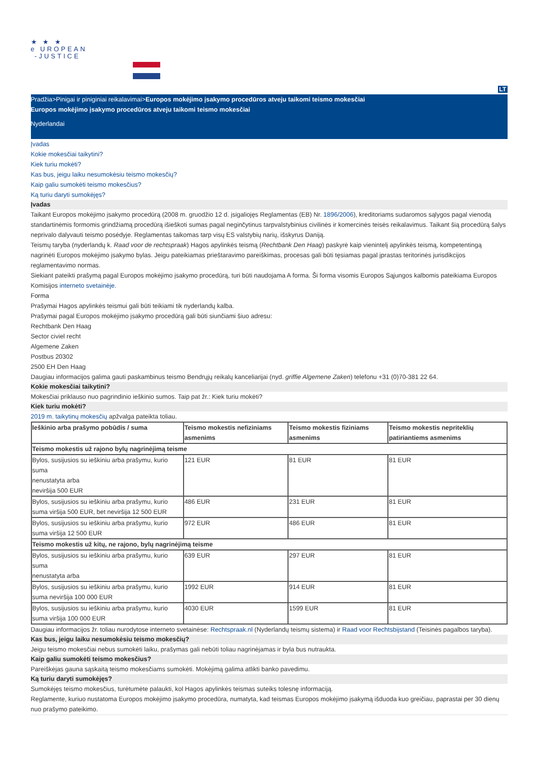★ ★ ★
e UROPEAN
-JUSTICE
LT
Pradžia>Pinigai ir piniginiai reikalavimai>Europos mokėjimo įsakymo procedūros atveju taikomi teismo mokesčiai
Europos mokėjimo įsakymo procedūros atveju taikomi teismo mokesčiai
Nyderlandai
Įvadas
Kokie mokesčiai taikytini?
Kiek turiu mokėti?
Kas bus, jeigu laiku nesumokėsiu teismo mokesčių?
Kaip galiu sumokėti teismo mokesčius?
Ką turiu daryti sumokėjęs?
Įvadas
Taikant Europos mokėjimo įsakymo procedūrą (2008 m. gruodžio 12 d. įsigaliojęs Reglamentas (EB) Nr. 1896/2006), kreditoriams sudaromos sąlygos pagal vienodą standartinėmis formomis grindžiamą procedūrą išieškoti sumas pagal neginčytinus tarpvalstybinius civilinės ir komercinės teisės reikalavimus. Taikant šią procedūrą šalys neprivalo dalyvauti teismo posėdyje. Reglamentas taikomas tarp visų ES valstybių narių, išskyrus Daniją.
Teismų taryba (nyderlandų k. Raad voor de rechtspraak) Hagos apylinkės teismą (Rechtbank Den Haag) paskyrė kaip vienintelį apylinkės teismą, kompetentingą nagrinėti Europos mokėjimo įsakymo bylas. Jeigu pateikiamas prieštaravimo pareiškimas, procesas gali būti tęsiamas pagal įprastas teritorinės jurisdikcijos reglamentavimo normas.
Siekiant pateikti prašymą pagal Europos mokėjimo įsakymo procedūrą, turi būti naudojama A forma. Ši forma visomis Europos Sąjungos kalbomis pateikiama Europos Komisijos interneto svetainėje.
Forma
Prašymai Hagos apylinkės teismui gali būti teikiami tik nyderlandų kalba.
Prašymai pagal Europos mokėjimo įsakymo procedūrą gali būti siunčiami šiuo adresu:
Rechtbank Den Haag
Sector civiel recht
Algemene Zaken
Postbus 20302
2500 EH Den Haag
Daugiau informacijos galima gauti paskambinus teismo Bendrųjų reikalų kanceliarijai (nyd. griffie Algemene Zaken) telefonu +31 (0)70-381 22 64.
Kokie mokesčiai taikytini?
Mokesčiai priklauso nuo pagrindinio ieškinio sumos. Taip pat žr.: Kiek turiu mokėti?
Kiek turiu mokėti?
2019 m. taikytinų mokesčių apžvalga pateikta toliau.
| Ieškinio arba prašymo pobūdis / suma | Teismo mokestis nefiziniams asmenims | Teismo mokestis fiziniams asmenims | Teismo mokestis nepriteklių patiriantiems asmenims |
| --- | --- | --- | --- |
| Teismo mokestis už rajono bylų nagrinėjimą teisme | | | |
| Bylos, susijusios su ieškiniu arba prašymu, kurio suma nenustatyta arba neviršija 500 EUR | 121 EUR | 81 EUR | 81 EUR |
| Bylos, susijusios su ieškiniu arba prašymu, kurio suma viršija 500 EUR, bet neviršija 12 500 EUR | 486 EUR | 231 EUR | 81 EUR |
| Bylos, susijusios su ieškiniu arba prašymu, kurio suma viršija 12 500 EUR | 972 EUR | 486 EUR | 81 EUR |
| Teismo mokestis už kitų, ne rajono, bylų nagrinėjimą teisme | | | |
| Bylos, susijusios su ieškiniu arba prašymu, kurio suma nenustatyta arba | 639 EUR | 297 EUR | 81 EUR |
| Bylos, susijusios su ieškiniu arba prašymu, kurio suma neviršija 100 000 EUR | 1992 EUR | 914 EUR | 81 EUR |
| Bylos, susijusios su ieškiniu arba prašymu, kurio suma viršija 100 000 EUR | 4030 EUR | 1599 EUR | 81 EUR |
Daugiau informacijos žr. toliau nurodytose interneto svetainėse: Rechtspraak.nl (Nyderlandų teismų sistema) ir Raad voor Rechtsbijstand (Teisinės pagalbos taryba).
Kas bus, jeigu laiku nesumokėsiu teismo mokesčių?
Jeigu teismo mokesčiai nebus sumokėti laiku, prašymas gali nebūti toliau nagrinėjamas ir byla bus nutraukta.
Kaip galiu sumokėti teismo mokesčius?
Pareiškėjas gauna sąskaitą teismo mokesčiams sumokėti. Mokėjimą galima atlikti banko pavedimu.
Ką turiu daryti sumokėjęs?
Sumokėjęs teismo mokesčius, turėtumėte palaukti, kol Hagos apylinkės teismas suteiks tolesnę informaciją.
Reglamente, kuriuo nustatoma Europos mokėjimo įsakymo procedūra, numatyta, kad teismas Europos mokėjimo įsakymą išduoda kuo greičiau, paprastai per 30 dienų nuo prašymo pateikimo.